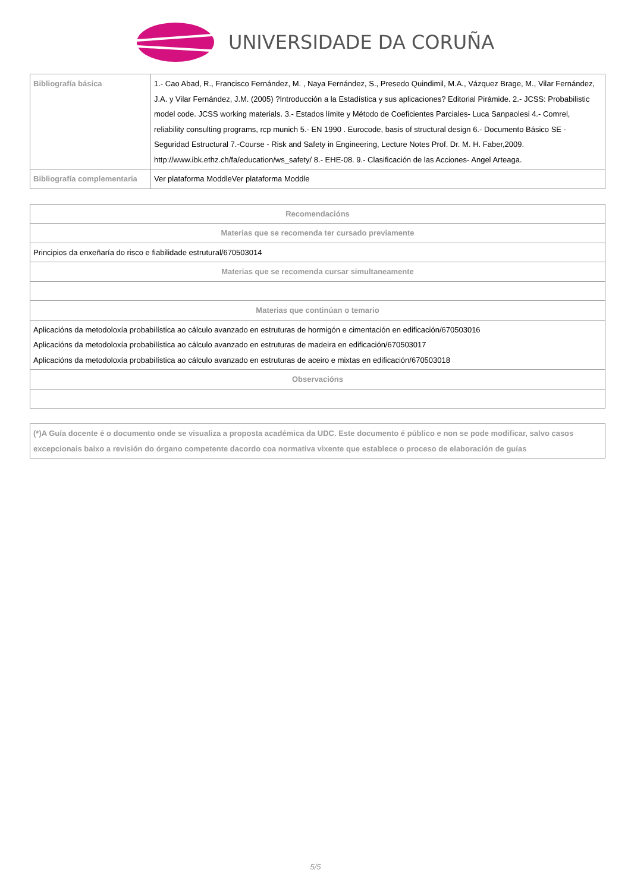UNIVERSIDADE DA CORUÑA
| Bibliografía básica | 1.- Cao Abad, R., Francisco Fernández, M. , Naya Fernández, S., Presedo Quindimil, M.A., Vázquez Brage, M., Vilar Fernández, J.A. y Vilar Fernández, J.M. (2005) ?Introducción a la Estadística y sus aplicaciones? Editorial Pirámide. 2.- JCSS: Probabilistic model code. JCSS working materials. 3.- Estados límite y Método de Coeficientes Parciales- Luca Sanpaolesi 4.- Comrel, reliability consulting programs, rcp munich 5.- EN 1990 . Eurocode, basis of structural design 6.- Documento Básico SE - Seguridad Estructural 7.-Course - Risk and Safety in Engineering, Lecture Notes Prof. Dr. M. H. Faber,2009. http://www.ibk.ethz.ch/fa/education/ws_safety/ 8.- EHE-08. 9.- Clasificación de las Acciones- Angel Arteaga. |
| Bibliografía complementaria | Ver plataforma ModdleVer plataforma Moddle |
| Recomendacións |
| --- |
| Materias que se recomenda ter cursado previamente |
| Principios da enxeñaría do risco e fiabilidade estrutural/670503014 |
| Materias que se recomenda cursar simultaneamente |
| Materias que continúan o temario |
| Aplicacións da metodoloxía probabilística ao cálculo avanzado en estruturas de hormigón e cimentación en edificación/670503016 Aplicacións da metodoloxía probabilística ao cálculo avanzado en estruturas de madeira en edificación/670503017 Aplicacións da metodoloxía probabilística ao cálculo avanzado en estruturas de aceiro e mixtas en edificación/670503018 |
| Observacións |
| (*)A Guía docente é o documento onde se visualiza a proposta académica da UDC. Este documento é público e non se pode modificar, salvo casos excepcionais baixo a revisión do órgano competente dacordo coa normativa vixente que establece o proceso de elaboración de guías |
5/5